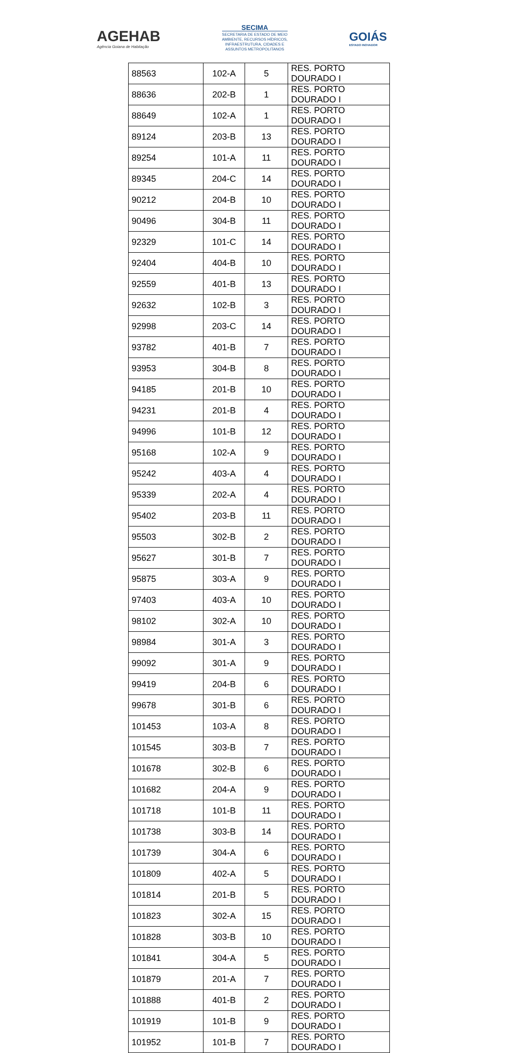AGEHAB
Agência Goiana de Habitação
SECIMA
SECRETARIA DE ESTADO DE MEIO
AMBIENTE, RECURSOS HÍDRICOS,
INFRAESTRUTURA, CIDADES E
ASSUNTOS METROPOLITANOS
GOIÁS
ESTADO INOVADOR
| 88563 | 102-A | 5 | RES. PORTO DOURADO I |
| 88636 | 202-B | 1 | RES. PORTO DOURADO I |
| 88649 | 102-A | 1 | RES. PORTO DOURADO I |
| 89124 | 203-B | 13 | RES. PORTO DOURADO I |
| 89254 | 101-A | 11 | RES. PORTO DOURADO I |
| 89345 | 204-C | 14 | RES. PORTO DOURADO I |
| 90212 | 204-B | 10 | RES. PORTO DOURADO I |
| 90496 | 304-B | 11 | RES. PORTO DOURADO I |
| 92329 | 101-C | 14 | RES. PORTO DOURADO I |
| 92404 | 404-B | 10 | RES. PORTO DOURADO I |
| 92559 | 401-B | 13 | RES. PORTO DOURADO I |
| 92632 | 102-B | 3 | RES. PORTO DOURADO I |
| 92998 | 203-C | 14 | RES. PORTO DOURADO I |
| 93782 | 401-B | 7 | RES. PORTO DOURADO I |
| 93953 | 304-B | 8 | RES. PORTO DOURADO I |
| 94185 | 201-B | 10 | RES. PORTO DOURADO I |
| 94231 | 201-B | 4 | RES. PORTO DOURADO I |
| 94996 | 101-B | 12 | RES. PORTO DOURADO I |
| 95168 | 102-A | 9 | RES. PORTO DOURADO I |
| 95242 | 403-A | 4 | RES. PORTO DOURADO I |
| 95339 | 202-A | 4 | RES. PORTO DOURADO I |
| 95402 | 203-B | 11 | RES. PORTO DOURADO I |
| 95503 | 302-B | 2 | RES. PORTO DOURADO I |
| 95627 | 301-B | 7 | RES. PORTO DOURADO I |
| 95875 | 303-A | 9 | RES. PORTO DOURADO I |
| 97403 | 403-A | 10 | RES. PORTO DOURADO I |
| 98102 | 302-A | 10 | RES. PORTO DOURADO I |
| 98984 | 301-A | 3 | RES. PORTO DOURADO I |
| 99092 | 301-A | 9 | RES. PORTO DOURADO I |
| 99419 | 204-B | 6 | RES. PORTO DOURADO I |
| 99678 | 301-B | 6 | RES. PORTO DOURADO I |
| 101453 | 103-A | 8 | RES. PORTO DOURADO I |
| 101545 | 303-B | 7 | RES. PORTO DOURADO I |
| 101678 | 302-B | 6 | RES. PORTO DOURADO I |
| 101682 | 204-A | 9 | RES. PORTO DOURADO I |
| 101718 | 101-B | 11 | RES. PORTO DOURADO I |
| 101738 | 303-B | 14 | RES. PORTO DOURADO I |
| 101739 | 304-A | 6 | RES. PORTO DOURADO I |
| 101809 | 402-A | 5 | RES. PORTO DOURADO I |
| 101814 | 201-B | 5 | RES. PORTO DOURADO I |
| 101823 | 302-A | 15 | RES. PORTO DOURADO I |
| 101828 | 303-B | 10 | RES. PORTO DOURADO I |
| 101841 | 304-A | 5 | RES. PORTO DOURADO I |
| 101879 | 201-A | 7 | RES. PORTO DOURADO I |
| 101888 | 401-B | 2 | RES. PORTO DOURADO I |
| 101919 | 101-B | 9 | RES. PORTO DOURADO I |
| 101952 | 101-B | 7 | RES. PORTO DOURADO I |